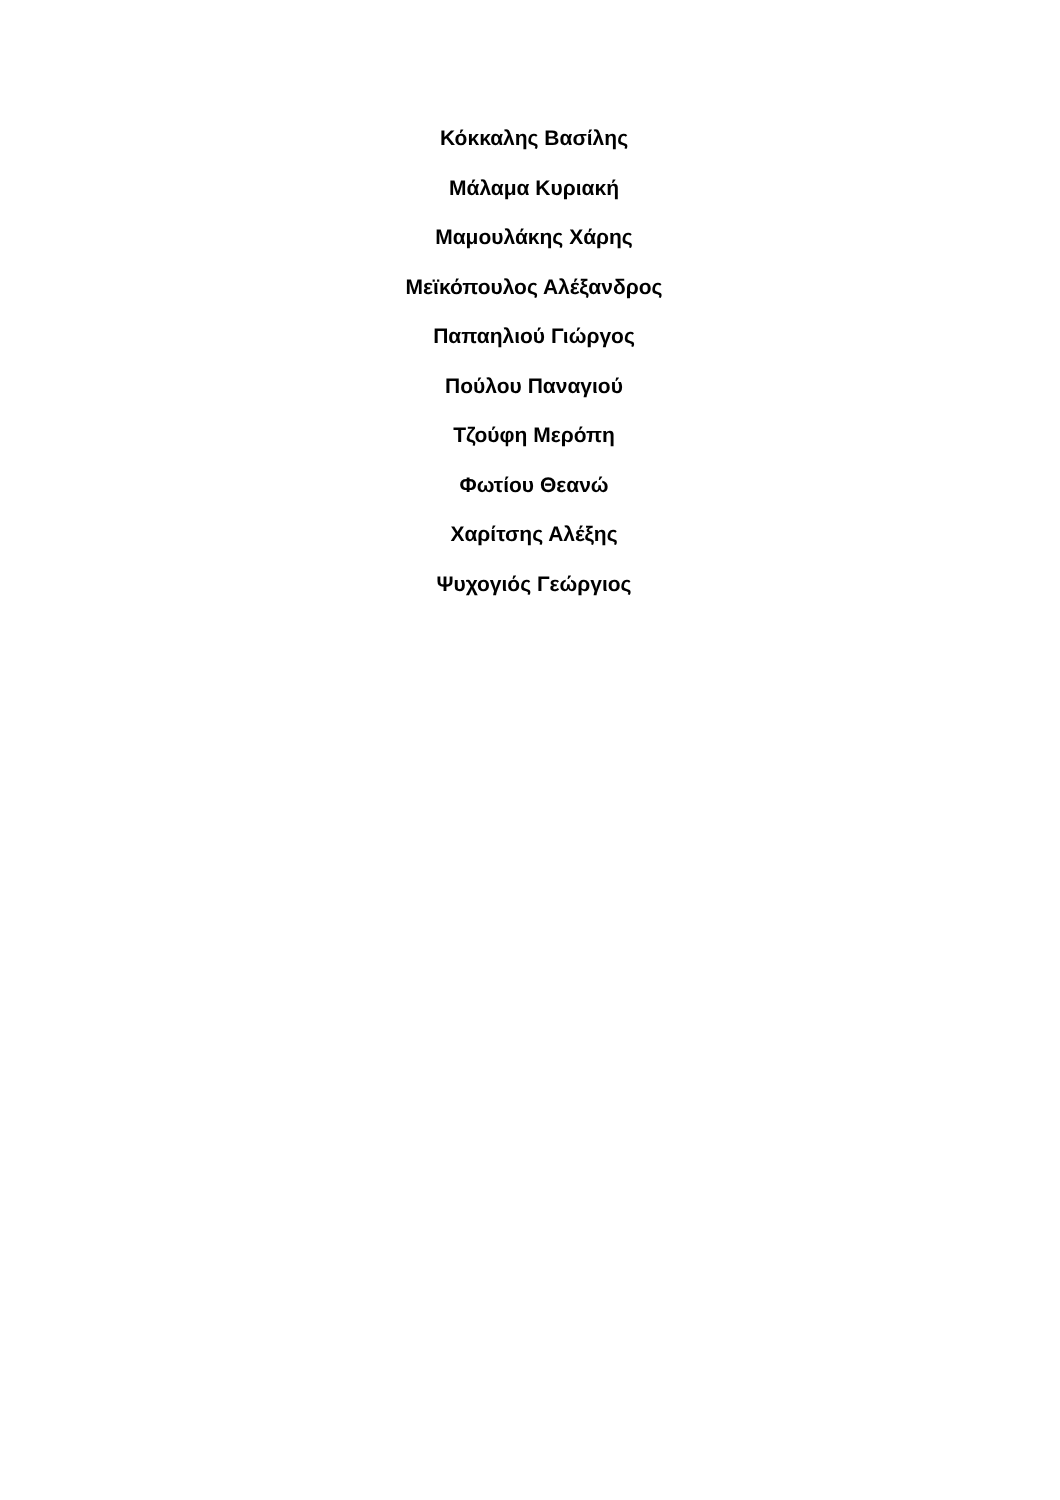Κόκκαλης Βασίλης
Μάλαμα Κυριακή
Μαμουλάκης Χάρης
Μεϊκόπουλος Αλέξανδρος
Παπαηλιού Γιώργος
Πούλου Παναγιού
Τζούφη Μερόπη
Φωτίου Θεανώ
Χαρίτσης Αλέξης
Ψυχογιός Γεώργιος